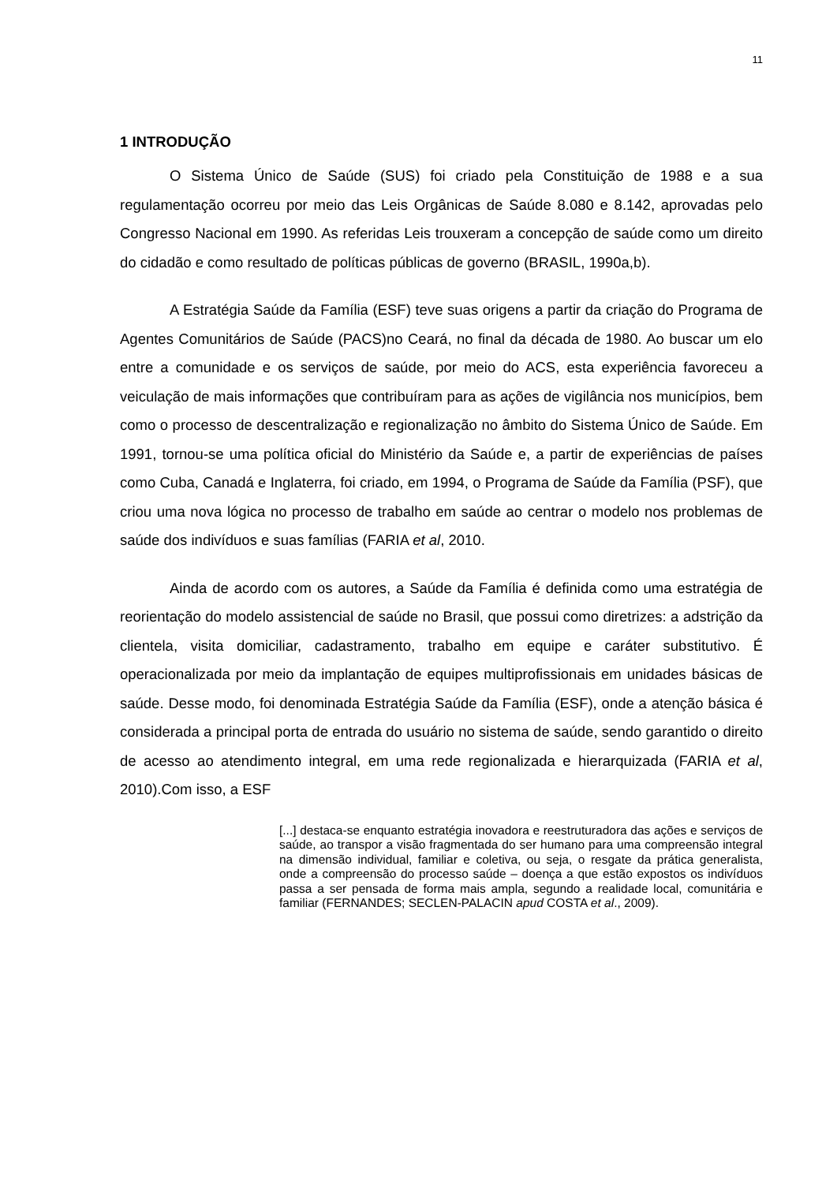11
1 INTRODUÇÃO
O Sistema Único de Saúde (SUS) foi criado pela Constituição de 1988 e a sua regulamentação ocorreu por meio das Leis Orgânicas de Saúde 8.080 e 8.142, aprovadas pelo Congresso Nacional em 1990. As referidas Leis trouxeram a concepção de saúde como um direito do cidadão e como resultado de políticas públicas de governo (BRASIL, 1990a,b).
A Estratégia Saúde da Família (ESF) teve suas origens a partir da criação do Programa de Agentes Comunitários de Saúde (PACS)no Ceará, no final da década de 1980. Ao buscar um elo entre a comunidade e os serviços de saúde, por meio do ACS, esta experiência favoreceu a veiculação de mais informações que contribuíram para as ações de vigilância nos municípios, bem como o processo de descentralização e regionalização no âmbito do Sistema Único de Saúde. Em 1991, tornou-se uma política oficial do Ministério da Saúde e, a partir de experiências de países como Cuba, Canadá e Inglaterra, foi criado, em 1994, o Programa de Saúde da Família (PSF), que criou uma nova lógica no processo de trabalho em saúde ao centrar o modelo nos problemas de saúde dos indivíduos e suas famílias (FARIA et al, 2010.
Ainda de acordo com os autores, a Saúde da Família é definida como uma estratégia de reorientação do modelo assistencial de saúde no Brasil, que possui como diretrizes: a adstrição da clientela, visita domiciliar, cadastramento, trabalho em equipe e caráter substitutivo. É operacionalizada por meio da implantação de equipes multiprofissionais em unidades básicas de saúde. Desse modo, foi denominada Estratégia Saúde da Família (ESF), onde a atenção básica é considerada a principal porta de entrada do usuário no sistema de saúde, sendo garantido o direito de acesso ao atendimento integral, em uma rede regionalizada e hierarquizada (FARIA et al, 2010).Com isso, a ESF
[...] destaca-se enquanto estratégia inovadora e reestruturadora das ações e serviços de saúde, ao transpor a visão fragmentada do ser humano para uma compreensão integral na dimensão individual, familiar e coletiva, ou seja, o resgate da prática generalista, onde a compreensão do processo saúde – doença a que estão expostos os indivíduos passa a ser pensada de forma mais ampla, segundo a realidade local, comunitária e familiar (FERNANDES; SECLEN-PALACIN apud COSTA et al., 2009).